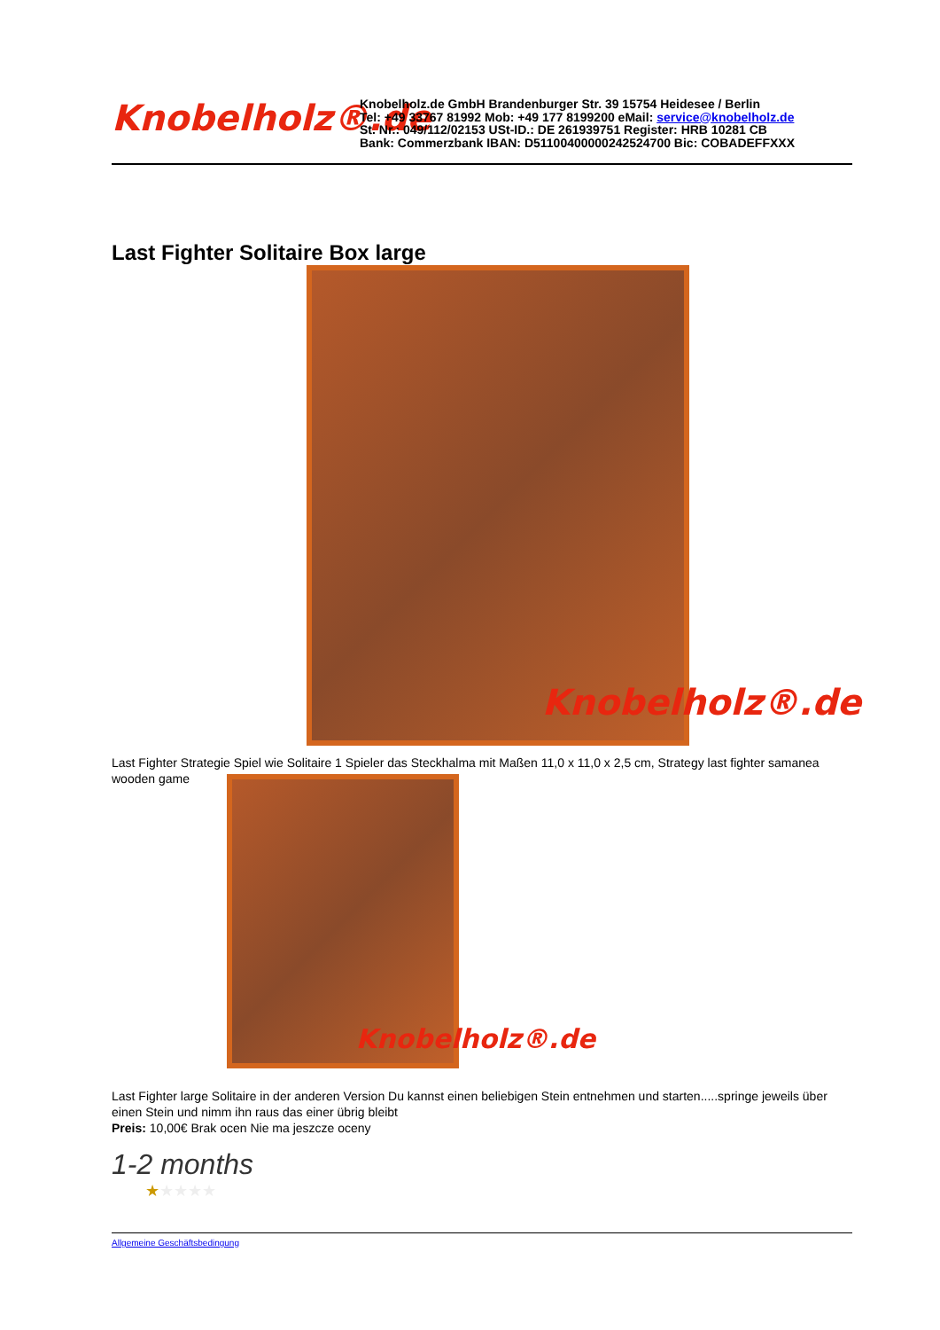Knobelholz®.de
Knobelholz.de GmbH Brandenburger Str. 39 15754 Heidesee / Berlin
Tel: +49 33767 81992 Mob: +49 177 8199200 eMail: service@knobelholz.de
St. Nr.: 049/112/02153 USt-ID.: DE 261939751 Register: HRB 10281 CB
Bank: Commerzbank IBAN: D51100400000242524700 Bic: COBADEFFXXX
Last Fighter Solitaire Box large
Knobelholz®.de
Last Fighter Strategie Spiel wie Solitaire 1 Spieler das Steckhalma mit Maßen 11,0 x 11,0 x 2,5 cm, Strategy last fighter samanea wooden game
Knobelholz®.de
Last Fighter large Solitaire in der anderen Version Du kannst einen beliebigen Stein entnehmen und starten.....springe jeweils über einen Stein und nimm ihn raus das einer übrig bleibt
Preis: 10,00€ Brak ocen Nie ma jeszcze oceny
1-2 months
★★★★★
Allgemeine Geschäftsbedingung